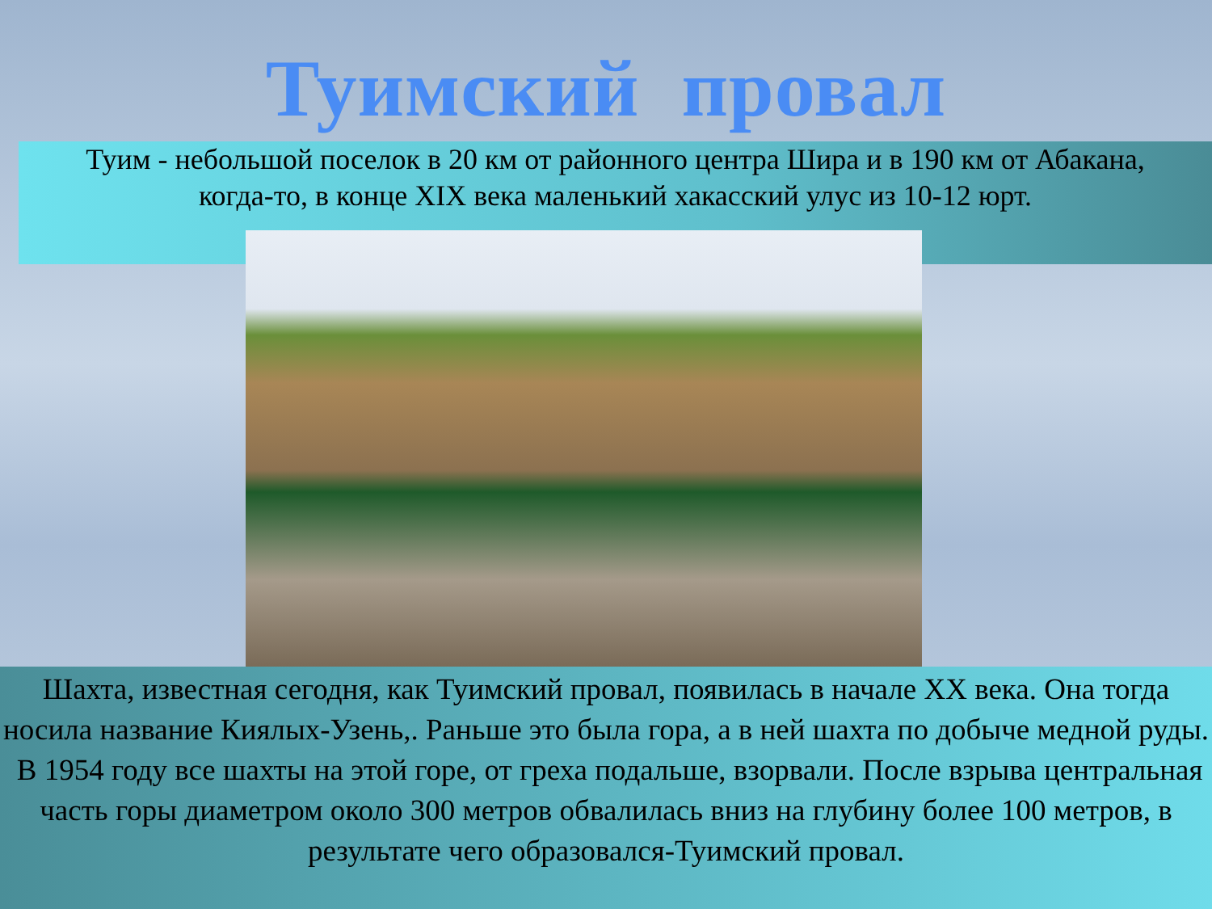Туимский провал
Туим - небольшой поселок в 20 км от районного центра Шира и в 190 км от Абакана,
когда-то, в конце XIX века маленький хакасский улус из 10-12 юрт.
Шахта, известная сегодня, как Туимский провал, появилась в начале XX века. Она тогда носила название Киялых-Узень,. Раньше это была гора, а в ней шахта по добыче медной руды. В 1954 году все шахты на этой горе, от греха подальше, взорвали. После взрыва центральная часть горы диаметром около 300 метров обвалилась вниз на глубину более 100 метров, в результате чего образовался-Туимский провал.